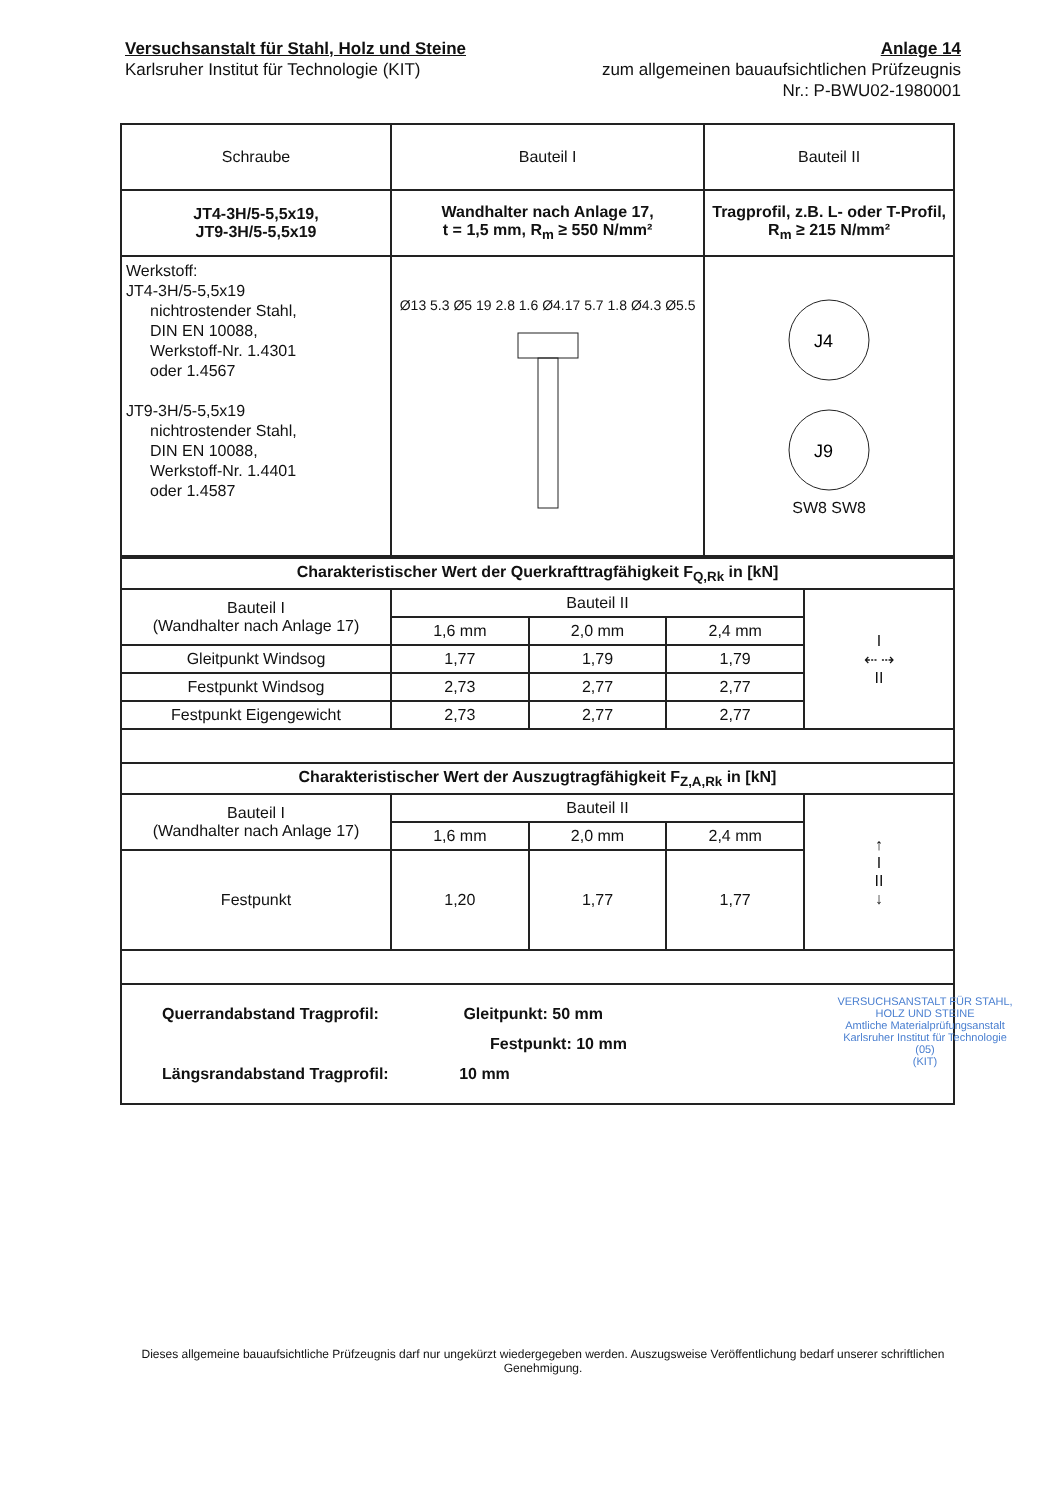Versuchsanstalt für Stahl, Holz und Steine
Karlsruher Institut für Technologie (KIT)
Anlage 14
zum allgemeinen bauaufsichtlichen Prüfzeugnis
Nr.: P-BWU02-1980001
| Schraube | Bauteil I | Bauteil II |
| --- | --- | --- |
| JT4-3H/5-5,5x19, JT9-3H/5-5,5x19 | Wandhalter nach Anlage 17, t = 1,5 mm, R<sub>m</sub> ≥ 550 N/mm² | Tragprofil, z.B. L- oder T-Profil, R<sub>m</sub> ≥ 215 N/mm² |
| Werkstoff: JT4-3H/5-5,5x19 nichtrostender Stahl, DIN EN 10088, Werkstoff-Nr. 1.4301 oder 1.4567 JT9-3H/5-5,5x19 nichtrostender Stahl, DIN EN 10088, Werkstoff-Nr. 1.4401 oder 1.4587 | Ø13 5.3 Ø5 19 2.8 1.6 Ø4.17 5.7 1.8 Ø4.3 Ø5.5 | J4 J9 SW8 SW8 |
| Charakteristischer Wert der Querkrafttragfähigkeit F<sub>Q,Rk</sub> in [kN] | | | | |
| Bauteil I (Wandhalter nach Anlage 17) | Bauteil II | | | I ⇠ ⇢ II |
| | 1,6 mm | 2,0 mm | 2,4 mm | |
| Gleitpunkt Windsog | 1,77 | 1,79 | 1,79 | |
| Festpunkt Windsog | 2,73 | 2,77 | 2,77 | |
| Festpunkt Eigengewicht | 2,73 | 2,77 | 2,77 | |
| Charakteristischer Wert der Auszugtragfähigkeit F<sub>Z,A,Rk</sub> in [kN] | | | | |
| Bauteil I (Wandhalter nach Anlage 17) | Bauteil II | | | ↑ I II ↓ |
| | 1,6 mm | 2,0 mm | 2,4 mm | |
| Festpunkt | 1,20 | 1,77 | 1,77 | |
| Querrandabstand Tragprofil: Gleitpunkt: 50 mm Festpunkt: 10 mm Längsrandabstand Tragprofil: 10 mm | | | | |
VERSUCHSANSTALT FÜR STAHL, HOLZ UND STEINE
Amtliche Materialprüfungsanstalt
Karlsruher Institut für Technologie
(05)
(KIT)
Dieses allgemeine bauaufsichtliche Prüfzeugnis darf nur ungekürzt wiedergegeben werden. Auszugsweise Veröffentlichung bedarf unserer schriftlichen Genehmigung.